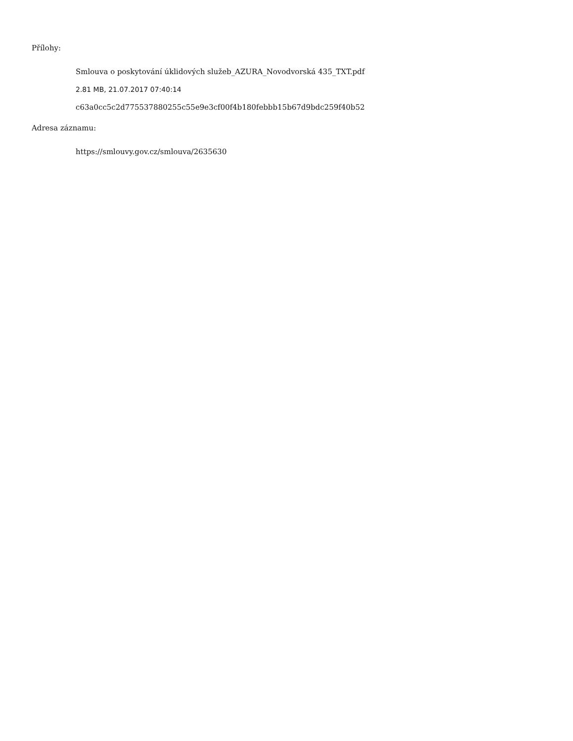Přílohy:
Smlouva o poskytování úklidových služeb_AZURA_Novodvorská 435_TXT.pdf
2.81 MB, 21.07.2017 07:40:14
c63a0cc5c2d775537880255c55e9e3cf00f4b180febbb15b67d9bdc259f40b52
Adresa záznamu:
https://smlouvy.gov.cz/smlouva/2635630